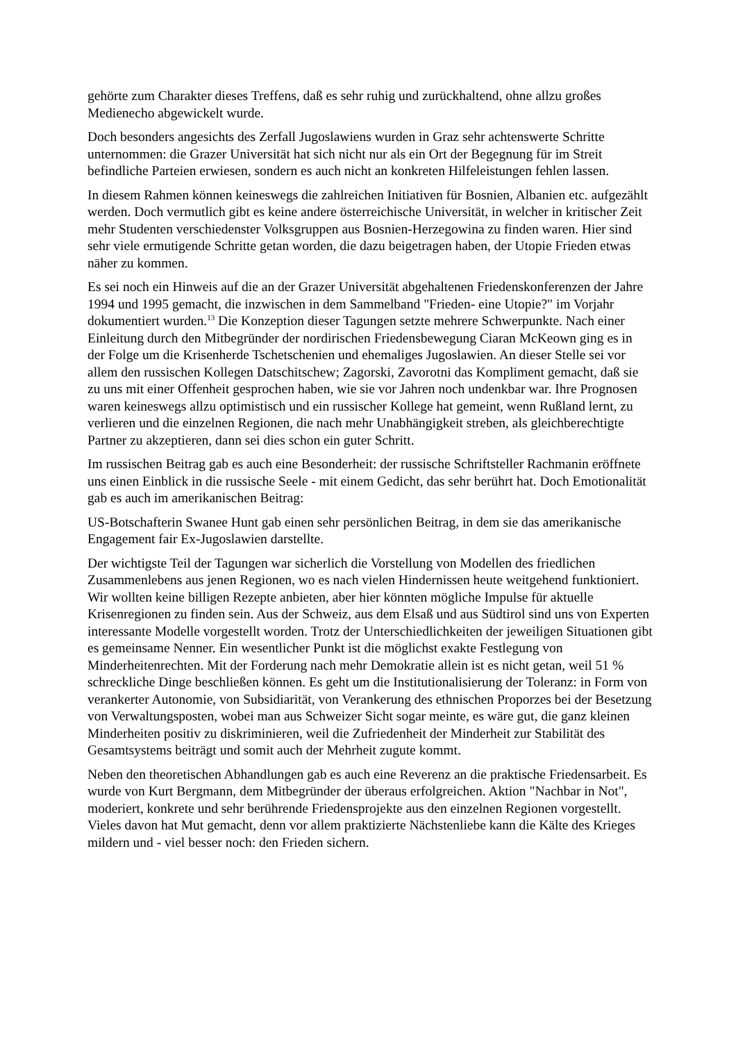gehörte zum Charakter dieses Treffens, daß es sehr ruhig und zurückhaltend, ohne allzu großes Medienecho abgewickelt wurde.
Doch besonders angesichts des Zerfall Jugoslawiens wurden in Graz sehr achtenswerte Schritte unternommen: die Grazer Universität hat sich nicht nur als ein Ort der Begegnung für im Streit befindliche Parteien erwiesen, sondern es auch nicht an konkreten Hilfeleistungen fehlen lassen.
In diesem Rahmen können keineswegs die zahlreichen Initiativen für Bosnien, Albanien etc. aufgezählt werden. Doch vermutlich gibt es keine andere österreichische Universität, in welcher in kritischer Zeit mehr Studenten verschiedenster Volksgruppen aus Bosnien-Herzegowina zu finden waren. Hier sind sehr viele ermutigende Schritte getan worden, die dazu beigetragen haben, der Utopie Frieden etwas näher zu kommen.
Es sei noch ein Hinweis auf die an der Grazer Universität abgehaltenen Friedenskonferenzen der Jahre 1994 und 1995 gemacht, die inzwischen in dem Sammelband "Frieden- eine Utopie?" im Vorjahr dokumentiert wurden.<sup>13</sup> Die Konzeption dieser Tagungen setzte mehrere Schwerpunkte. Nach einer Einleitung durch den Mitbegründer der nordirischen Friedensbewegung Ciaran McKeown ging es in der Folge um die Krisenherde Tschetschenien und ehemaliges Jugoslawien. An dieser Stelle sei vor allem den russischen Kollegen Datschitschew; Zagorski, Zavorotni das Kompliment gemacht, daß sie zu uns mit einer Offenheit gesprochen haben, wie sie vor Jahren noch undenkbar war. Ihre Prognosen waren keineswegs allzu optimistisch und ein russischer Kollege hat gemeint, wenn Rußland lernt, zu verlieren und die einzelnen Regionen, die nach mehr Unabhängigkeit streben, als gleichberechtigte Partner zu akzeptieren, dann sei dies schon ein guter Schritt.
Im russischen Beitrag gab es auch eine Besonderheit: der russische Schriftsteller Rachmanin eröffnete uns einen Einblick in die russische Seele - mit einem Gedicht, das sehr berührt hat. Doch Emotionalität gab es auch im amerikanischen Beitrag:
US-Botschafterin Swanee Hunt gab einen sehr persönlichen Beitrag, in dem sie das amerikanische Engagement fair Ex-Jugoslawien darstellte.
Der wichtigste Teil der Tagungen war sicherlich die Vorstellung von Modellen des friedlichen Zusammenlebens aus jenen Regionen, wo es nach vielen Hindernissen heute weitgehend funktioniert. Wir wollten keine billigen Rezepte anbieten, aber hier könnten mögliche Impulse für aktuelle Krisenregionen zu finden sein. Aus der Schweiz, aus dem Elsaß und aus Südtirol sind uns von Experten interessante Modelle vorgestellt worden. Trotz der Unterschiedlichkeiten der jeweiligen Situationen gibt es gemeinsame Nenner. Ein wesentlicher Punkt ist die möglichst exakte Festlegung von Minderheitenrechten. Mit der Forderung nach mehr Demokratie allein ist es nicht getan, weil 51 % schreckliche Dinge beschließen können. Es geht um die Institutionalisierung der Toleranz: in Form von verankerter Autonomie, von Subsidiarität, von Verankerung des ethnischen Proporzes bei der Besetzung von Verwaltungsposten, wobei man aus Schweizer Sicht sogar meinte, es wäre gut, die ganz kleinen Minderheiten positiv zu diskriminieren, weil die Zufriedenheit der Minderheit zur Stabilität des Gesamtsystems beiträgt und somit auch der Mehrheit zugute kommt.
Neben den theoretischen Abhandlungen gab es auch eine Reverenz an die praktische Friedensarbeit. Es wurde von Kurt Bergmann, dem Mitbegründer der überaus erfolgreichen. Aktion "Nachbar in Not", moderiert, konkrete und sehr berührende Friedensprojekte aus den einzelnen Regionen vorgestellt. Vieles davon hat Mut gemacht, denn vor allem praktizierte Nächstenliebe kann die Kälte des Krieges mildern und - viel besser noch: den Frieden sichern.